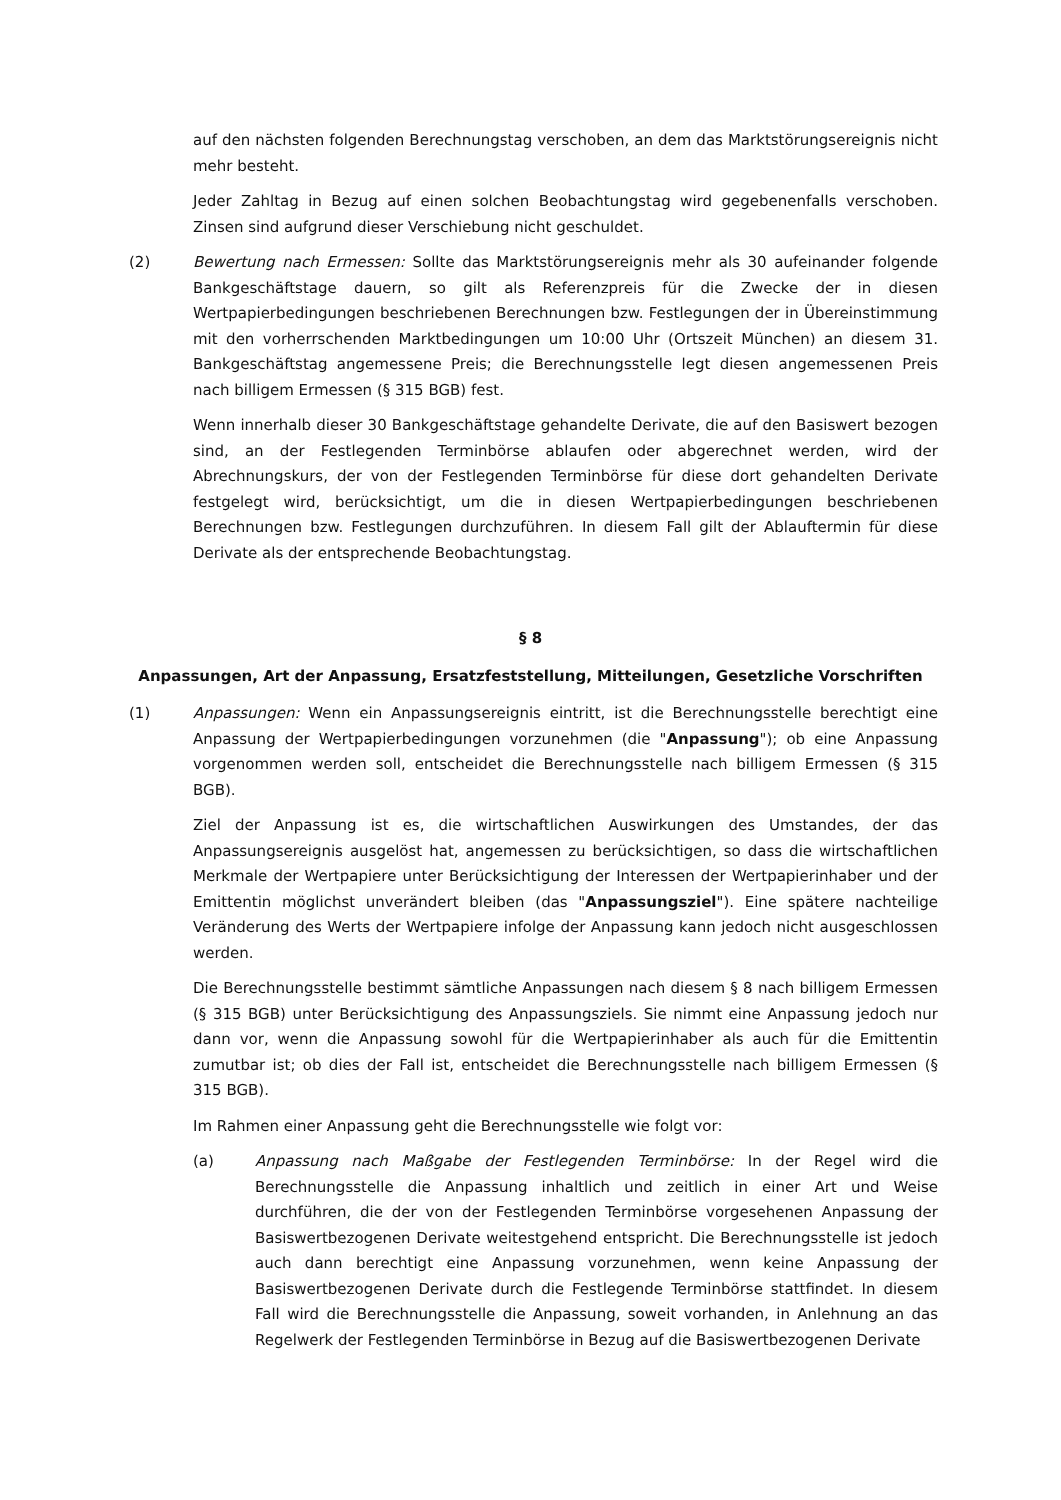auf den nächsten folgenden Berechnungstag verschoben, an dem das Marktstörungsereignis nicht mehr besteht.
Jeder Zahltag in Bezug auf einen solchen Beobachtungstag wird gegebenenfalls verschoben. Zinsen sind aufgrund dieser Verschiebung nicht geschuldet.
(2) Bewertung nach Ermessen: Sollte das Marktstörungsereignis mehr als 30 aufeinander folgende Bankgeschäftstage dauern, so gilt als Referenzpreis für die Zwecke der in diesen Wertpapierbedingungen beschriebenen Berechnungen bzw. Festlegungen der in Übereinstimmung mit den vorherrschenden Marktbedingungen um 10:00 Uhr (Ortszeit München) an diesem 31. Bankgeschäftstag angemessene Preis; die Berechnungsstelle legt diesen angemessenen Preis nach billigem Ermessen (§ 315 BGB) fest.
Wenn innerhalb dieser 30 Bankgeschäftstage gehandelte Derivate, die auf den Basiswert bezogen sind, an der Festlegenden Terminbörse ablaufen oder abgerechnet werden, wird der Abrechnungskurs, der von der Festlegenden Terminbörse für diese dort gehandelten Derivate festgelegt wird, berücksichtigt, um die in diesen Wertpapierbedingungen beschriebenen Berechnungen bzw. Festlegungen durchzuführen. In diesem Fall gilt der Ablauftermin für diese Derivate als der entsprechende Beobachtungstag.
§ 8
Anpassungen, Art der Anpassung, Ersatzfeststellung, Mitteilungen, Gesetzliche Vorschriften
(1) Anpassungen: Wenn ein Anpassungsereignis eintritt, ist die Berechnungsstelle berechtigt eine Anpassung der Wertpapierbedingungen vorzunehmen (die "Anpassung"); ob eine Anpassung vorgenommen werden soll, entscheidet die Berechnungsstelle nach billigem Ermessen (§ 315 BGB).
Ziel der Anpassung ist es, die wirtschaftlichen Auswirkungen des Umstandes, der das Anpassungsereignis ausgelöst hat, angemessen zu berücksichtigen, so dass die wirtschaftlichen Merkmale der Wertpapiere unter Berücksichtigung der Interessen der Wertpapierinhaber und der Emittentin möglichst unverändert bleiben (das "Anpassungsziel"). Eine spätere nachteilige Veränderung des Werts der Wertpapiere infolge der Anpassung kann jedoch nicht ausgeschlossen werden.
Die Berechnungsstelle bestimmt sämtliche Anpassungen nach diesem § 8 nach billigem Ermessen (§ 315 BGB) unter Berücksichtigung des Anpassungsziels. Sie nimmt eine Anpassung jedoch nur dann vor, wenn die Anpassung sowohl für die Wertpapierinhaber als auch für die Emittentin zumutbar ist; ob dies der Fall ist, entscheidet die Berechnungsstelle nach billigem Ermessen (§ 315 BGB).
Im Rahmen einer Anpassung geht die Berechnungsstelle wie folgt vor:
(a) Anpassung nach Maßgabe der Festlegenden Terminbörse: In der Regel wird die Berechnungsstelle die Anpassung inhaltlich und zeitlich in einer Art und Weise durchführen, die der von der Festlegenden Terminbörse vorgesehenen Anpassung der Basiswertbezogenen Derivate weitestgehend entspricht. Die Berechnungsstelle ist jedoch auch dann berechtigt eine Anpassung vorzunehmen, wenn keine Anpassung der Basiswertbezogenen Derivate durch die Festlegende Terminbörse stattfindet. In diesem Fall wird die Berechnungsstelle die Anpassung, soweit vorhanden, in Anlehnung an das Regelwerk der Festlegenden Terminbörse in Bezug auf die Basiswertbezogenen Derivate